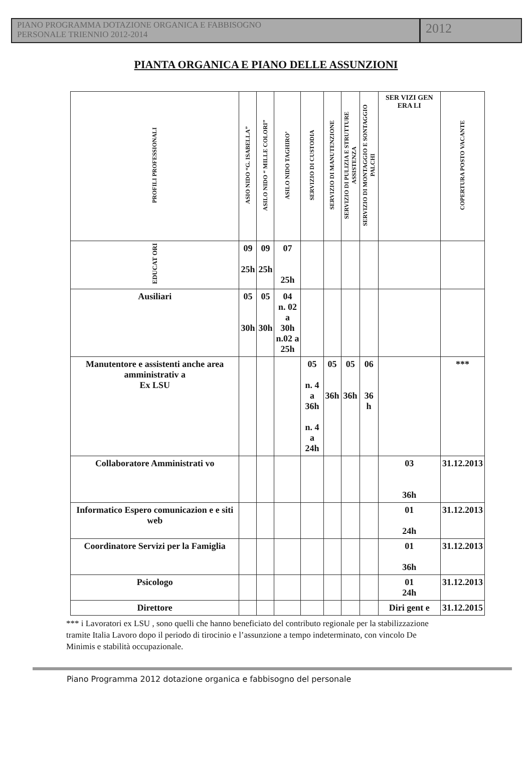PIANO PROGRAMMA DOTAZIONE ORGANICA E FABBISOGNO
PERSONALE TRIENNIO 2012-2014
2012
PIANTA ORGANICA E PIANO DELLE ASSUNZIONI
| PROFILI PROFESSIONALI | ASIO NIDO “G. ISABELLA” | ASILO NIDO “ MILLE COLORI” | ASILO NIDO TAGHIRO’ | SERVIZIO DI CUSTODIA | SERVIZIO DI MANUTENZIONE | SERVIZIO DI PULIZIA E STRUTTURE ASSISTENZA | SERVIZIO DI MONTAGGIO E SONTAGGIO PALCHI | SER VIZI GEN ERA LI | COPERTURA POSTO VACANTE |
| --- | --- | --- | --- | --- | --- | --- | --- | --- | --- |
| EDUCAT ORI | 09 25h | 09 25h | 07 25h | | | | | | |
| Ausiliari | 05 30h | 05 30h | 04 n. 02 a 30h n.02 a 25h | | | | | | |
| Manutentore e assistenti anche area amministrativ a Ex LSU | | | | 05 n. 4 a 36h n. 4 a 24h | 05 36h | 05 36h | 06 36 h | | *** |
| Collaboratore Amministrati vo | | | | | | | | 03 36h | 31.12.2013 |
| Informatico Espero comunicazion e e siti web | | | | | | | | 01 24h | 31.12.2013 |
| Coordinatore Servizi per la Famiglia | | | | | | | | 01 36h | 31.12.2013 |
| Psicologo | | | | | | | | 01 24h | 31.12.2013 |
| Direttore | | | | | | | | Diri gent e | 31.12.2015 |
*** i Lavoratori ex LSU , sono quelli che hanno beneficiato del contributo regionale per la stabilizzazione tramite Italia Lavoro dopo il periodo di tirocinio e l’assunzione a tempo indeterminato, con vincolo De Minimis e stabilità occupazionale.
Piano Programma 2012 dotazione organica e fabbisogno del personale